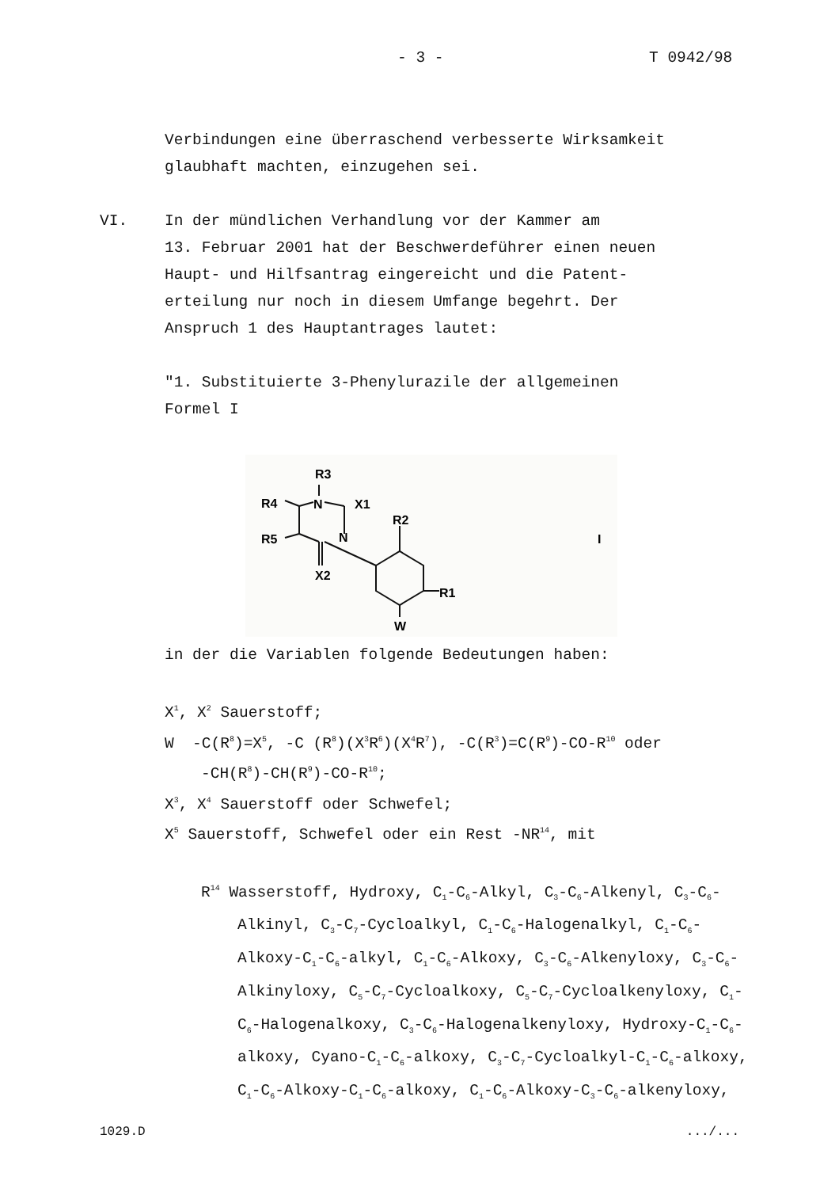- 3 - T 0942/98
Verbindungen eine überraschend verbesserte Wirksamkeit
glaubhaft machten, einzugehen sei.
VI. In der mündlichen Verhandlung vor der Kammer am
13. Februar 2001 hat der Beschwerdeführer einen neuen
Haupt- und Hilfsantrag eingereicht und die Patent-
erteilung nur noch in diesem Umfange begehrt. Der
Anspruch 1 des Hauptantrages lautet:
"1. Substituierte 3-Phenylurazile der allgemeinen
Formel I
R3
R4
N
X1
R2
R5
N
X2
R1
W
I
in der die Variablen folgende Bedeutungen haben:
X<sup>1</sup>, X<sup>2</sup> Sauerstoff;
W -C(R<sup>8</sup>)=X<sup>5</sup>, -C (R<sup>8</sup>)(X<sup>3</sup>R<sup>6</sup>)(X<sup>4</sup>R<sup>7</sup>), -C(R<sup>3</sup>)=C(R<sup>9</sup>)-CO-R<sup>10</sup> oder
-CH(R<sup>8</sup>)-CH(R<sup>9</sup>)-CO-R<sup>10</sup>;
X<sup>3</sup>, X<sup>4</sup> Sauerstoff oder Schwefel;
X<sup>5</sup> Sauerstoff, Schwefel oder ein Rest -NR<sup>14</sup>, mit
R<sup>14</sup> Wasserstoff, Hydroxy, C<sub>1</sub>-C<sub>6</sub>-Alkyl, C<sub>3</sub>-C<sub>6</sub>-Alkenyl, C<sub>3</sub>-C<sub>6</sub>-Alkinyl, C<sub>3</sub>-C<sub>7</sub>-Cycloalkyl, C<sub>1</sub>-C<sub>6</sub>-Halogenalkyl, C<sub>1</sub>-C<sub>6</sub>-Alkoxy-C<sub>1</sub>-C<sub>6</sub>-alkyl, C<sub>1</sub>-C<sub>6</sub>-Alkoxy, C<sub>3</sub>-C<sub>6</sub>-Alkenyloxy, C<sub>3</sub>-C<sub>6</sub>-Alkinyloxy, C<sub>5</sub>-C<sub>7</sub>-Cycloalkoxy, C<sub>5</sub>-C<sub>7</sub>-Cycloalkenyloxy, C<sub>1</sub>-C<sub>6</sub>-Halogenalkoxy, C<sub>3</sub>-C<sub>6</sub>-Halogenalkenyloxy, Hydroxy-C<sub>1</sub>-C<sub>6</sub>-alkoxy, Cyano-C<sub>1</sub>-C<sub>6</sub>-alkoxy, C<sub>3</sub>-C<sub>7</sub>-Cycloalkyl-C<sub>1</sub>-C<sub>6</sub>-alkoxy, C<sub>1</sub>-C<sub>6</sub>-Alkoxy-C<sub>1</sub>-C<sub>6</sub>-alkoxy, C<sub>1</sub>-C<sub>6</sub>-Alkoxy-C<sub>3</sub>-C<sub>6</sub>-alkenyloxy,
1029.D .../...